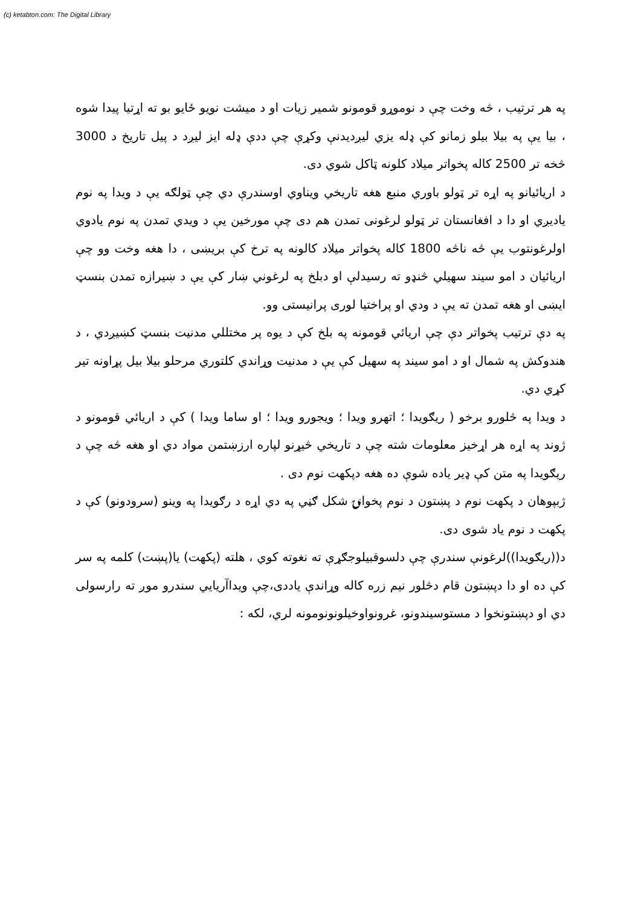(c) ketabton.com: The Digital Library
په هر ترتیب ، څه وخت چې د نوموړو قومونو شمیر زیات او د میشت نویو ځایو بو ته اړتیا پیدا شوه ، بیا یې په بیلا بیلو زمانو کې ډله یزي لیږدیدنې وکړې چې ددې ډله ایز لیږد د پیل تاریخ د 3000 څخه تر 2500 کاله پخواتر میلاد کلونه ټاکل شوي دی.
د اریائیانو په اړه تر ټولو باوري منبع هغه تاریخي ویناوي اوسندرې دي چې ټولګه یې د ویدا په نوم یادیږي او دا د افغانستان تر ټولو لرغونی تمدن هم دی چې مورخین یې د ویدي تمدن په نوم یادوي اولرغونتوب یې څه ناڅه 1800 کاله پخواتر میلاد کالونه په ترخ کې بریښی ، دا هغه وخت وو چې اریائیان د امو سیند سهیلي څنډو ته رسیدلې او دبلخ په لرغوني ښار کې یې د ښیرازه تمدن بنسټ ایښی او هغه تمدن ته یې د ودي او پراختیا لوری پرانیستی وو.
په دې ترتیب پخواتر دې چې اریائي قومونه په بلخ کې د یوه پر مختللي مدنیت بنسټ کښیږدي ، د هندوکش په شمال او د امو سیند په سهیل کې یې د مدنیت وړاندي کلتوري مرحلو بیلا بیل پړاونه تیر کړي دي.
د ویدا په څلورو برخو ( ریګویدا ؛ اتهرو ویدا ؛ ویجورو ویدا ؛ او ساما ویدا ) کې د اریائي قومونو د ژوند په اړه هر اړخیز معلومات شته چې د تاریخي څیړنو لپاره ارزښتمن مواد دي او هغه څه چې د ریګویدا په متن کې ډیر یاده شوې ده هغه دپکهت نوم دی .
ژبپوهان د پکهت نوم د پښتون د نوم پخوانۍ شکل ګڼي په دي اړه د رګویدا په وینو (سرودونو) کې د پکهت د نوم یاد شوی دی.
د((ریګویدا))لرغونې سندرې چې دلسوقبیلوجګړې ته نغوته کوي ، هلته (پکهت) یا(پښت) کلمه په سر کې ده او دا دپښتون قام دڅلور نیم زره کاله وړاندې یاددی،چې ویداآریایي سندرو موږ ته رارسولی دي او دپښتونخوا د مستوسیندونو، غرونواوخیلونونومونه لري، لکه :